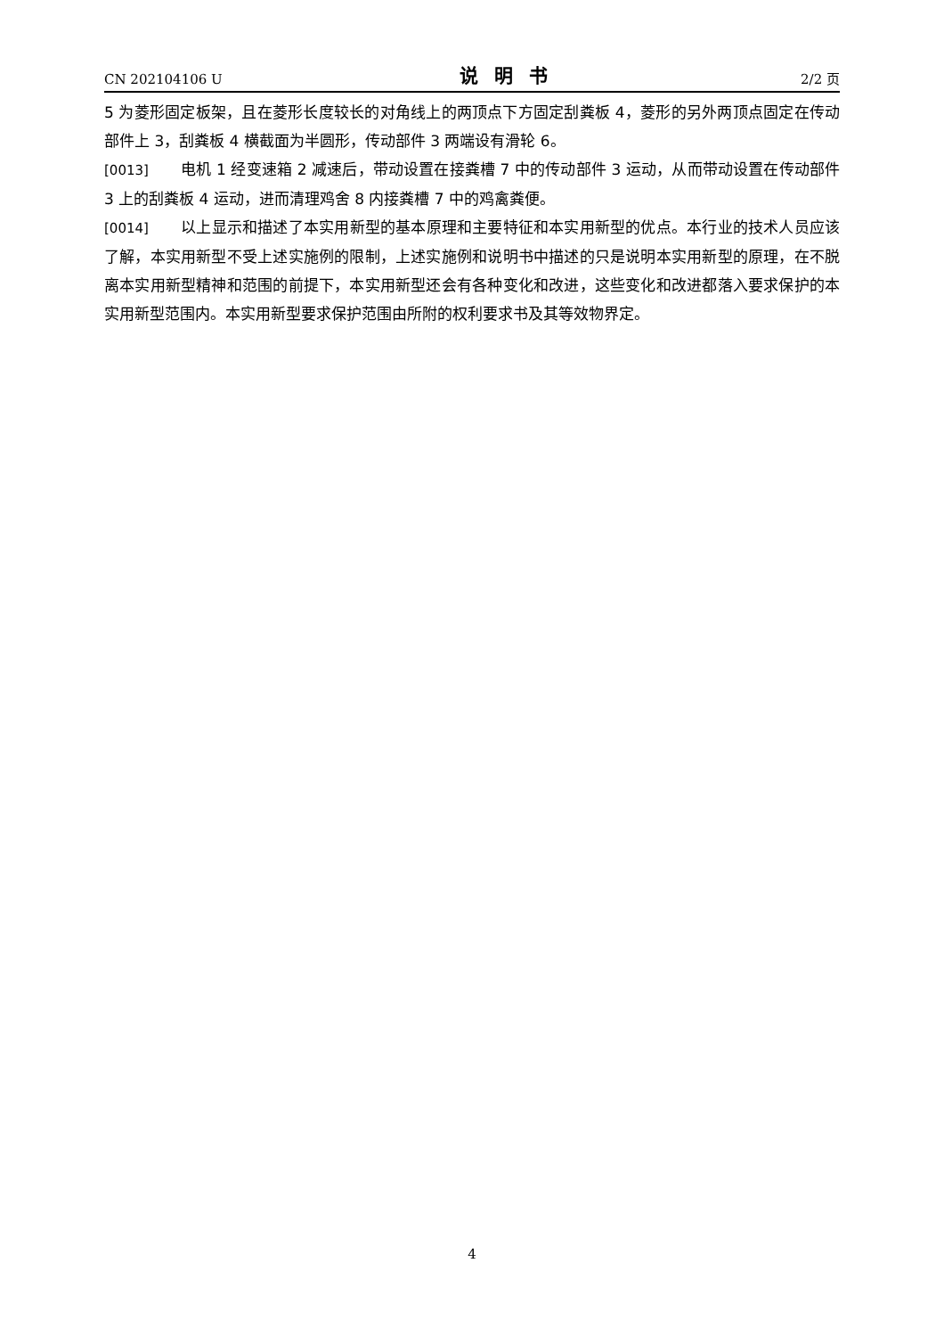CN 202104106 U 说明书 2/2 页
5 为菱形固定板架，且在菱形长度较长的对角线上的两顶点下方固定刮粪板 4，菱形的另外两顶点固定在传动部件上 3，刮粪板 4 横截面为半圆形，传动部件 3 两端设有滑轮 6。
[0013] 电机 1 经变速箱 2 减速后，带动设置在接粪槽 7 中的传动部件 3 运动，从而带动设置在传动部件 3 上的刮粪板 4 运动，进而清理鸡舍 8 内接粪槽 7 中的鸡禽粪便。
[0014] 以上显示和描述了本实用新型的基本原理和主要特征和本实用新型的优点。本行业的技术人员应该了解，本实用新型不受上述实施例的限制，上述实施例和说明书中描述的只是说明本实用新型的原理，在不脱离本实用新型精神和范围的前提下，本实用新型还会有各种变化和改进，这些变化和改进都落入要求保护的本实用新型范围内。本实用新型要求保护范围由所附的权利要求书及其等效物界定。
4